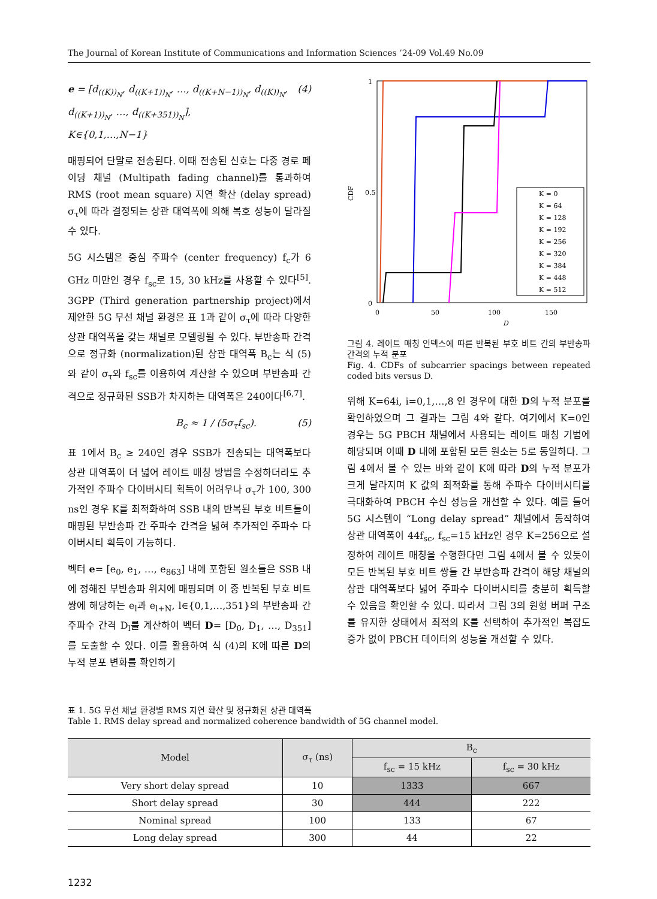The Journal of Korean Institute of Communications and Information Sciences ’24-09 Vol.49 No.09
e = [d<sub>((K))<sub>N</sub></sub>, d<sub>((K+1))<sub>N</sub></sub>, …, d<sub>((K+N−1))<sub>N</sub></sub>, d<sub>((K))<sub>N</sub></sub>,
d<sub>((K+1))<sub>N</sub></sub>, …, d<sub>((K+351))<sub>N</sub></sub>],
K∈{0,1,…,N−1} (4)
매핑되어 단말로 전송된다. 이때 전송된 신호는 다중 경로 페이딩 채널 (Multipath fading channel)를 통과하여 RMS (root mean square) 지연 확산 (delay spread) σ<sub>τ</sub>에 따라 결정되는 상관 대역폭에 의해 복호 성능이 달라질 수 있다.
5G 시스템은 중심 주파수 (center frequency) f<sub>c</sub>가 6 GHz 미만인 경우 f<sub>sc</sub>로 15, 30 kHz를 사용할 수 있다<sup>[5]</sup>. 3GPP (Third generation partnership project)에서 제안한 5G 무선 채널 환경은 표 1과 같이 σ<sub>τ</sub>에 따라 다양한 상관 대역폭을 갖는 채널로 모델링될 수 있다. 부반송파 간격으로 정규화 (normalization)된 상관 대역폭 B<sub>c</sub>는 식 (5)와 같이 σ<sub>τ</sub>와 f<sub>sc</sub>를 이용하여 계산할 수 있으며 부반송파 간격으로 정규화된 SSB가 차지하는 대역폭은 240이다<sup>[6,7]</sup>.
B<sub>c</sub> ≈ 1 / (5σ<sub>τ</sub>f<sub>sc</sub>). (5)
표 1에서 B<sub>c</sub> ≥ 240인 경우 SSB가 전송되는 대역폭보다 상관 대역폭이 더 넓어 레이트 매칭 방법을 수정하더라도 추가적인 주파수 다이버시티 획득이 어려우나 σ<sub>τ</sub>가 100, 300 ns인 경우 K를 최적화하여 SSB 내의 반복된 부호 비트들이 매핑된 부반송파 간 주파수 간격을 넓혀 추가적인 주파수 다이버시티 획득이 가능하다.
벡터 e= [e<sub>0</sub>, e<sub>1</sub>, …, e<sub>863</sub>] 내에 포함된 원소들은 SSB 내에 정해진 부반송파 위치에 매핑되며 이 중 반복된 부호 비트 쌍에 해당하는 e<sub>l</sub>과 e<sub>l+N</sub>, l∈{0,1,…,351}의 부반송파 간 주파수 간격 D<sub>l</sub>를 계산하여 벡터 D= [D<sub>0</sub>, D<sub>1</sub>, …, D<sub>351</sub>]를 도출할 수 있다. 이를 활용하여 식 (4)의 K에 따른 D의 누적 분포 변화를 확인하기
CDF
0
1
0.5
0
50
100
150
D
K = 0
K = 64
K = 128
K = 192
K = 256
K = 320
K = 384
K = 448
K = 512
그림 4. 레이트 매칭 인덱스에 따른 반복된 부호 비트 간의 부반송파 간격의 누적 분포
Fig. 4. CDFs of subcarrier spacings between repeated coded bits versus D.
위해 K=64i, i=0,1,…,8 인 경우에 대한 D의 누적 분포를 확인하였으며 그 결과는 그림 4와 같다. 여기에서 K=0인 경우는 5G PBCH 채널에서 사용되는 레이트 매칭 기법에 해당되며 이때 D 내에 포함된 모든 원소는 5로 동일하다. 그림 4에서 볼 수 있는 바와 같이 K에 따라 D의 누적 분포가 크게 달라지며 K 값의 최적화를 통해 주파수 다이버시티를 극대화하여 PBCH 수신 성능을 개선할 수 있다. 예를 들어 5G 시스템이 “Long delay spread” 채널에서 동작하여 상관 대역폭이 44f<sub>sc</sub>, f<sub>sc</sub>=15 kHz인 경우 K=256으로 설정하여 레이트 매칭을 수행한다면 그림 4에서 볼 수 있듯이 모든 반복된 부호 비트 쌍들 간 부반송파 간격이 해당 채널의 상관 대역폭보다 넓어 주파수 다이버시티를 충분히 획득할 수 있음을 확인할 수 있다. 따라서 그림 3의 원형 버퍼 구조를 유지한 상태에서 최적의 K를 선택하여 추가적인 복잡도 증가 없이 PBCH 데이터의 성능을 개선할 수 있다.
표 1. 5G 무선 채널 환경별 RMS 지연 확산 및 정규화된 상관 대역폭
Table 1. RMS delay spread and normalized coherence bandwidth of 5G channel model.
| Model | σ<sub>τ</sub> (ns) | B<sub>c</sub> | |
| --- | --- | --- | --- |
| | | f<sub>sc</sub> = 15 kHz | f<sub>sc</sub> = 30 kHz |
| Very short delay spread | 10 | 1333 | 667 |
| Short delay spread | 30 | 444 | 222 |
| Nominal spread | 100 | 133 | 67 |
| Long delay spread | 300 | 44 | 22 |
1232